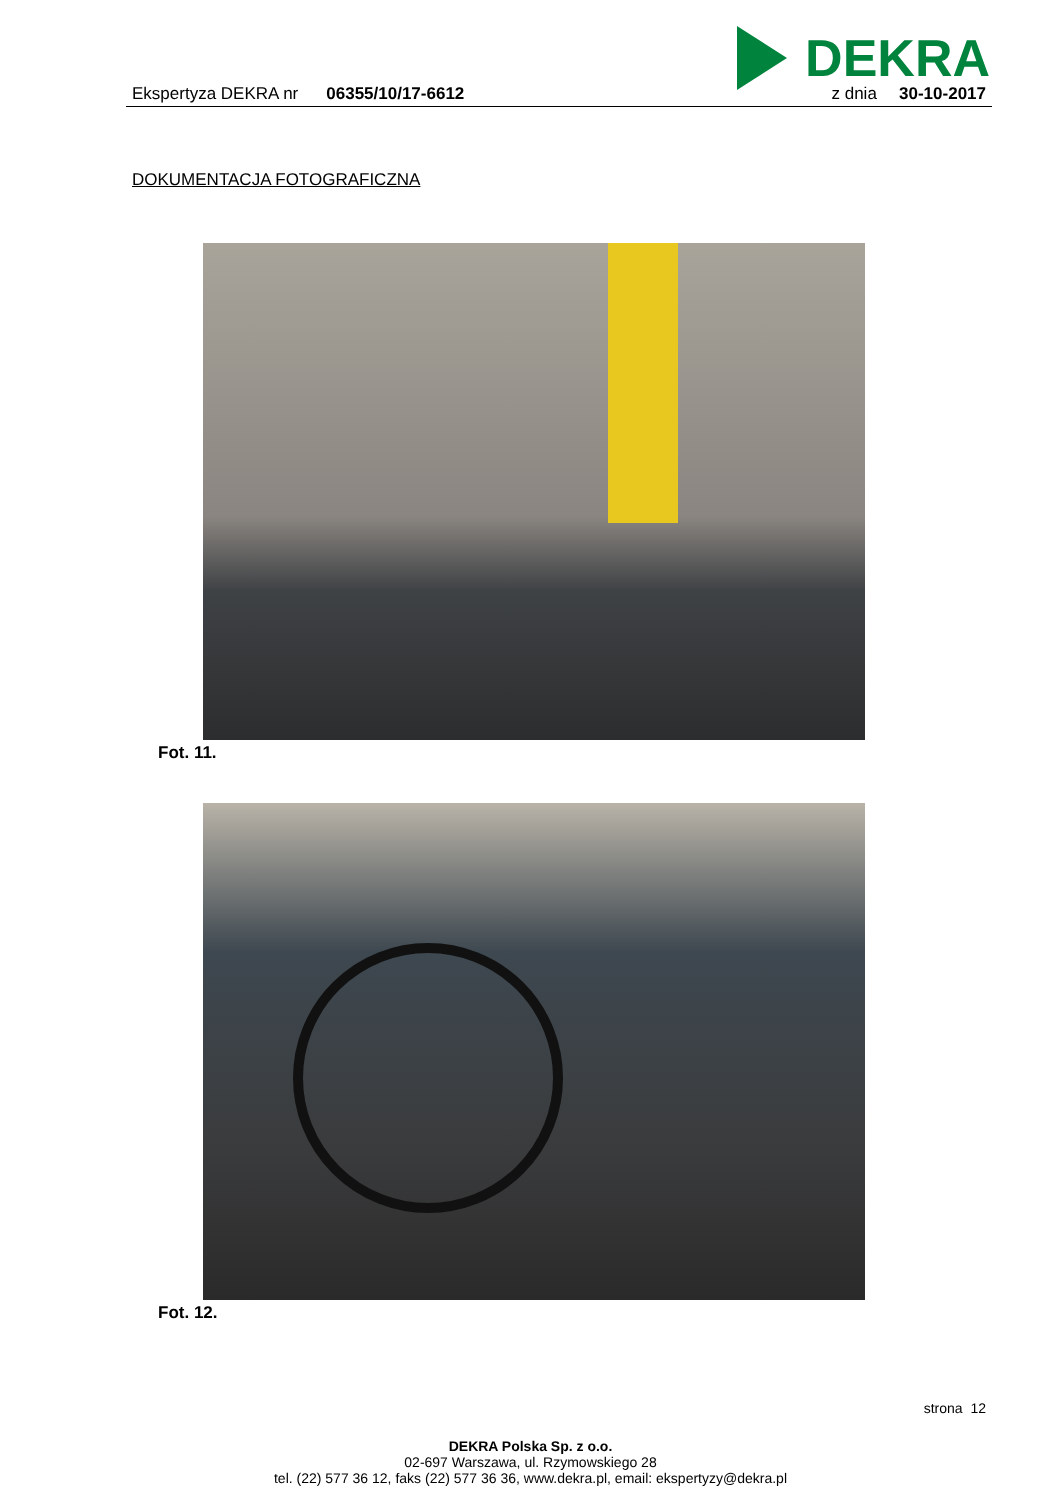DEKRA
Ekspertyza DEKRA nr 06355/10/17-6612 z dnia 30-10-2017
DOKUMENTACJA FOTOGRAFICZNA
Fot. 11.
Fot. 12.
strona 12
DEKRA Polska Sp. z o.o.
02-697 Warszawa, ul. Rzymowskiego 28
tel. (22) 577 36 12, faks (22) 577 36 36, www.dekra.pl, email: ekspertyzy@dekra.pl